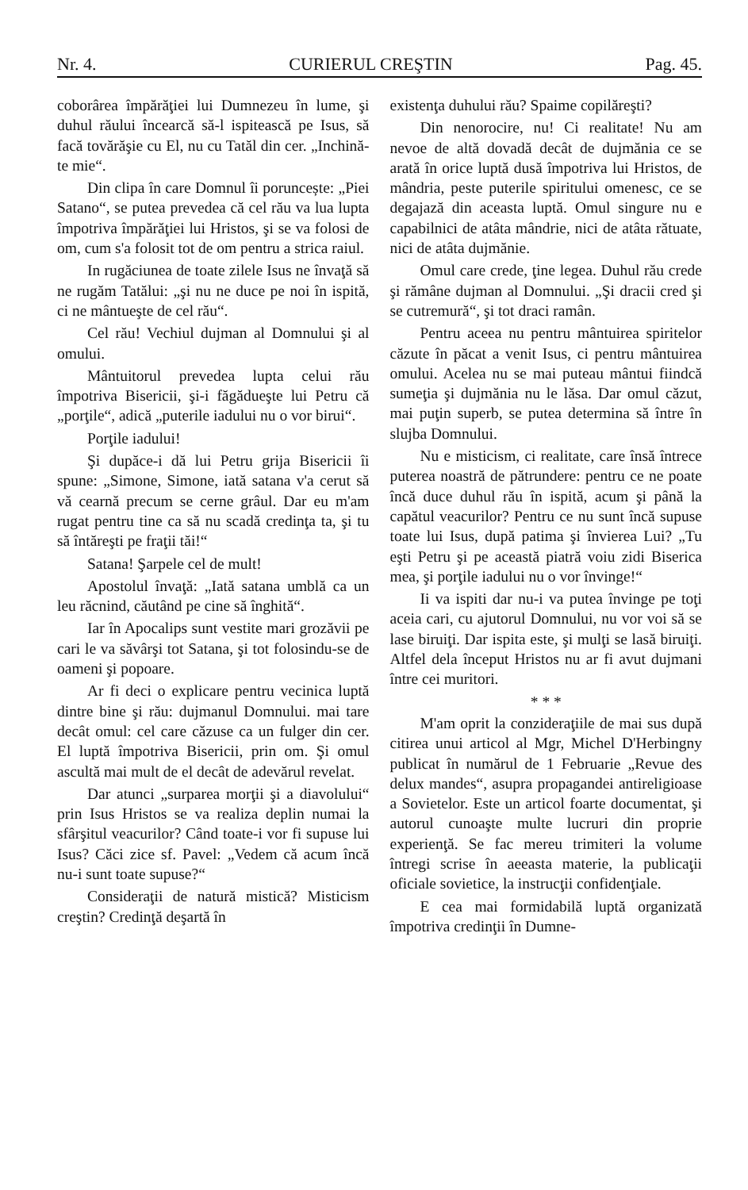Nr. 4. CURIERUL CREŞTIN Pag. 45.
coborârea împărăţiei lui Dumnezeu în lume, şi duhul răului încearcă să-l ispitească pe Isus, să facă tovărăşie cu El, nu cu Tatăl din cer. „Inchină-te mie“.
Din clipa în care Domnul îi poruncește: „Piei Satano“, se putea prevedea că cel rău va lua lupta împotriva împărăţiei lui Hristos, şi se va folosi de om, cum s'a folosit tot de om pentru a strica raiul.
In rugăciunea de toate zilele Isus ne învaţă să ne rugăm Tatălui: „şi nu ne duce pe noi în ispită, ci ne mântueşte de cel rău“.
Cel rău! Vechiul dujman al Domnului şi al omului.
Mântuitorul prevedea lupta celui rău împotriva Bisericii, şi-i făgădueşte lui Petru că „porţile“, adică „puterile iadului nu o vor birui“.
Porţile iadului!
Şi dupăce-i dă lui Petru grija Bisericii îi spune: „Simone, Simone, iată satana v'a cerut să vă cearnă precum se cerne grâul. Dar eu m'am rugat pentru tine ca să nu scadă credinţa ta, şi tu să întăreşti pe fraţii tăi!“
Satana! Şarpele cel de mult!
Apostolul învaţă: „Iată satana umblă ca un leu răcnind, căutând pe cine să înghită“.
Iar în Apocalips sunt vestite mari grozăvii pe cari le va săvârşi tot Satana, şi tot folosindu-se de oameni şi popoare.
Ar fi deci o explicare pentru vecinica luptă dintre bine şi rău: dujmanul Domnului. mai tare decât omul: cel care căzuse ca un fulger din cer. El luptă împotriva Bisericii, prin om. Şi omul ascultă mai mult de el decât de adevărul revelat.
Dar atunci „surparea morţii şi a diavolului“ prin Isus Hristos se va realiza deplin numai la sfârşitul veacurilor? Când toate-i vor fi supuse lui Isus? Căci zice sf. Pavel: „Vedem că acum încă nu-i sunt toate supuse?“
Consideraţii de natură mistică? Misticism creştin? Credinţă deşartă în
existenţa duhului rău? Spaime copilăreşti?
Din nenorocire, nu! Ci realitate! Nu am nevoe de altă dovadă decât de dujmănia ce se arată în orice luptă dusă împotriva lui Hristos, de mândria, peste puterile spiritului omenesc, ce se degajază din aceasta luptă. Omul singure nu e capabilnici de atâta mândrie, nici de atâta rătuate, nici de atâta dujmănie.
Omul care crede, ţine legea. Duhul rău crede şi rămâne dujman al Domnului. „Şi dracii cred şi se cutremură“, şi tot draci ramân.
Pentru aceea nu pentru mântuirea spiritelor căzute în păcat a venit Isus, ci pentru mântuirea omului. Acelea nu se mai puteau mântui fiindcă sumeţia şi dujmănia nu le lăsa. Dar omul căzut, mai puţin superb, se putea determina să între în slujba Domnului.
Nu e misticism, ci realitate, care însă întrece puterea noastră de pătrundere: pentru ce ne poate încă duce duhul rău în ispită, acum şi până la capătul veacurilor? Pentru ce nu sunt încă supuse toate lui Isus, după patima şi învierea Lui? „Tu eşti Petru şi pe această piatră voiu zidi Biserica mea, şi porţile iadului nu o vor învinge!“
Ii va ispiti dar nu-i va putea învinge pe toţi aceia cari, cu ajutorul Domnului, nu vor voi să se lase biruiţi. Dar ispita este, şi mulţi se lasă biruiţi. Altfel dela început Hristos nu ar fi avut dujmani între cei muritori.
* * *
M'am oprit la conzideraţiile de mai sus după citirea unui articol al Mgr, Michel D'Herbingny publicat în numărul de 1 Februarie „Revue des delux mandes“, asupra propagandei antireligioase a Sovietelor. Este un articol foarte documentat, şi autorul cunoaşte multe lucruri din proprie experienţă. Se fac mereu trimiteri la volume întregi scrise în aeeasta materie, la publicaţii oficiale sovietice, la instrucţii confidenţiale.
E cea mai formidabilă luptă organizată împotriva credinţii în Dumne-